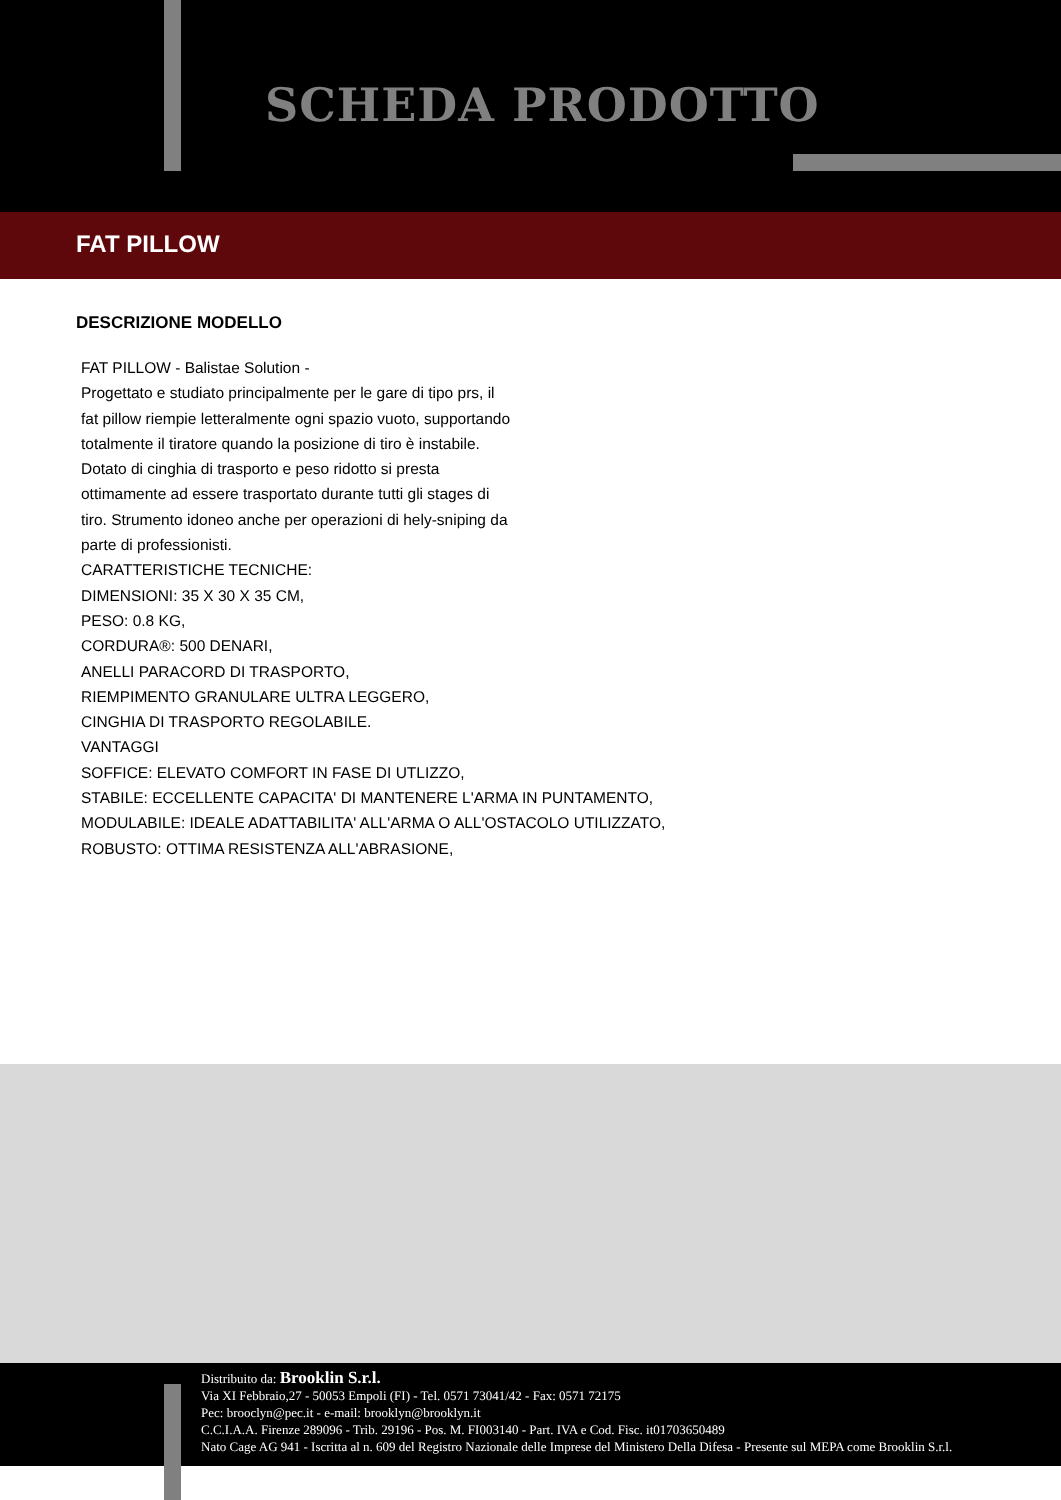SCHEDA PRODOTTO
FAT PILLOW
DESCRIZIONE MODELLO
FAT PILLOW - Balistae Solution -
Progettato e studiato principalmente per le gare di tipo prs, il
fat pillow riempie letteralmente ogni spazio vuoto, supportando
totalmente il tiratore quando la posizione di tiro è instabile.
Dotato di cinghia di trasporto e peso ridotto si presta
ottimamente ad essere trasportato durante tutti gli stages di
tiro. Strumento idoneo anche per operazioni di hely-sniping da
parte di professionisti.
CARATTERISTICHE TECNICHE:
DIMENSIONI: 35 X 30 X 35 CM,
PESO: 0.8 KG,
CORDURA®: 500 DENARI,
ANELLI PARACORD DI TRASPORTO,
RIEMPIMENTO GRANULARE ULTRA LEGGERO,
CINGHIA DI TRASPORTO REGOLABILE.
VANTAGGI
SOFFICE: ELEVATO COMFORT IN FASE DI UTLIZZO,
STABILE: ECCELLENTE CAPACITA' DI MANTENERE L'ARMA IN PUNTAMENTO,
MODULABILE: IDEALE ADATTABILITA' ALL'ARMA O ALL'OSTACOLO UTILIZZATO,
ROBUSTO: OTTIMA RESISTENZA ALL'ABRASIONE,
Distribuito da: Brooklin S.r.l.
Via XI Febbraio,27 - 50053 Empoli (FI) - Tel. 0571 73041/42 - Fax: 0571 72175
Pec: brooclyn@pec.it - e-mail: brooklyn@brooklyn.it
C.C.I.A.A. Firenze 289096 - Trib. 29196 - Pos. M. FI003140 - Part. IVA e Cod. Fisc. it01703650489
Nato Cage AG 941 - Iscritta al n. 609 del Registro Nazionale delle Imprese del Ministero Della Difesa - Presente sul MEPA come Brooklin S.r.l.